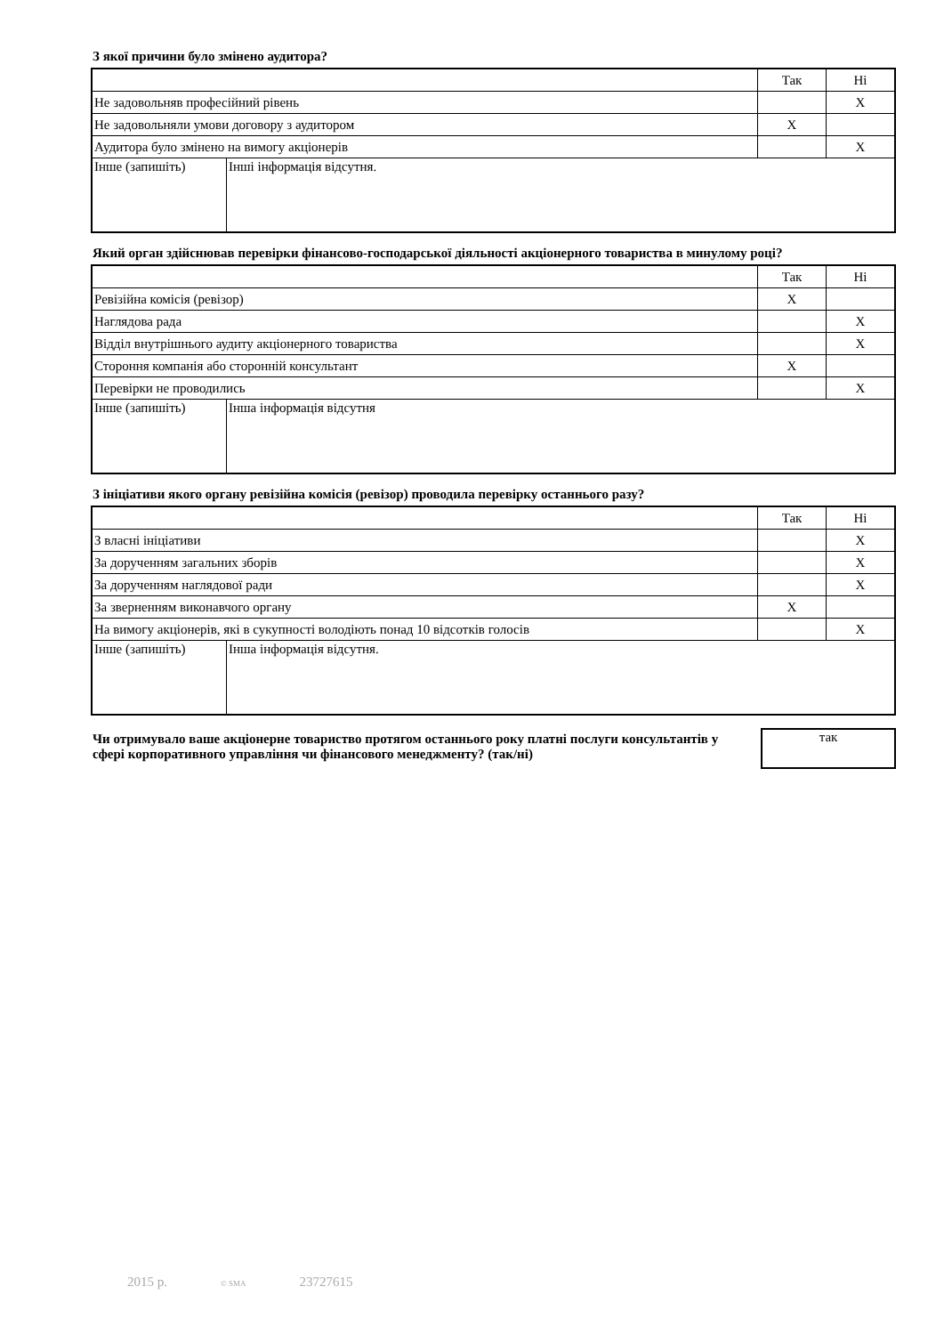З якої причини було змінено аудитора?
| | | Так | Ні |
| Не задовольняв професійний рівень | | | X |
| Не задовольняли умови договору з аудитором | | X | |
| Аудитора було змінено на вимогу акціонерів | | | X |
| Інше (запишіть) | Інші інформація відсутня. | | |
Який орган здійснював перевірки фінансово-господарської діяльності акціонерного товариства в минулому році?
| | | Так | Ні |
| Ревізійна комісія (ревізор) | | X | |
| Наглядова рада | | | X |
| Відділ внутрішнього аудиту акціонерного товариства | | | X |
| Стороння компанія або сторонній консультант | | X | |
| Перевірки не проводились | | | X |
| Інше (запишіть) | Інша інформація відсутня | | |
З ініціативи якого органу ревізійна комісія (ревізор) проводила перевірку останнього разу?
| | | Так | Ні |
| З власні ініціативи | | | X |
| За дорученням загальних зборів | | | X |
| За дорученням наглядової ради | | | X |
| За зверненням виконавчого органу | | X | |
| На вимогу акціонерів, які в сукупності володіють понад 10 відсотків голосів | | | X |
| Інше (запишіть) | Інша інформація відсутня. | | |
Чи отримувало ваше акціонерне товариство протягом останнього року платні послуги консультантів у сфері корпоративного управління чи фінансового менеджменту? (так/ні)
так
2015 р. © SMA 23727615